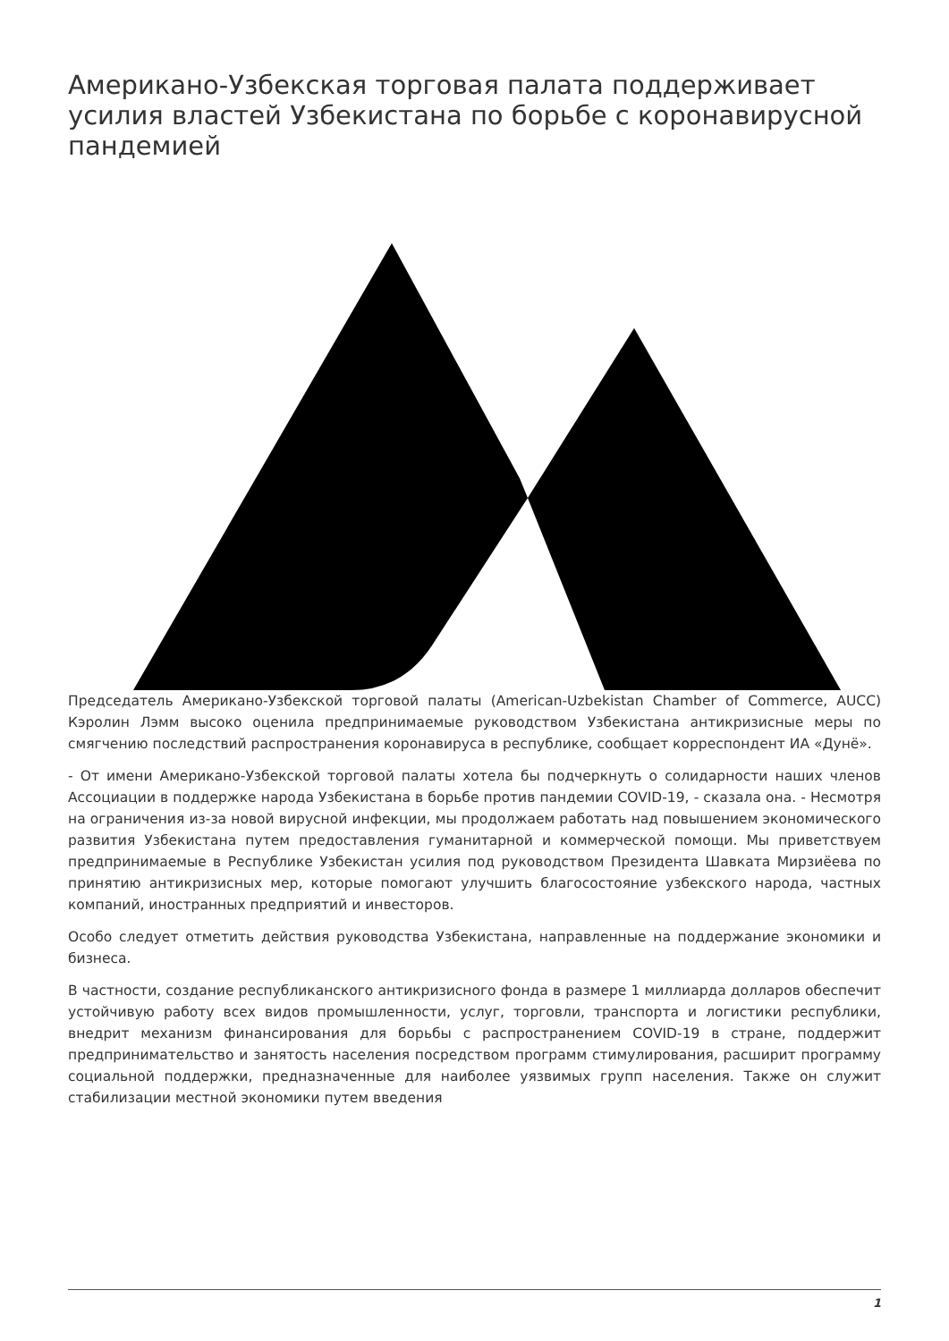Американо-Узбекская торговая палата поддерживает усилия властей Узбекистана по борьбе с коронавирусной пандемией
Председатель Американо-Узбекской торговой палаты (American-Uzbekistan Chamber of Commerce, AUCC) Кэролин Лэмм высоко оценила предпринимаемые руководством Узбекистана антикризисные меры по смягчению последствий распространения коронавируса в республике, сообщает корреспондент ИА «Дунё».
- От имени Американо-Узбекской торговой палаты хотела бы подчеркнуть о солидарности наших членов Ассоциации в поддержке народа Узбекистана в борьбе против пандемии COVID-19, - сказала она. - Несмотря на ограничения из-за новой вирусной инфекции, мы продолжаем работать над повышением экономического развития Узбекистана путем предоставления гуманитарной и коммерческой помощи. Мы приветствуем предпринимаемые в Республике Узбекистан усилия под руководством Президента Шавката Мирзиёева по принятию антикризисных мер, которые помогают улучшить благосостояние узбекского народа, частных компаний, иностранных предприятий и инвесторов.
Особо следует отметить действия руководства Узбекистана, направленные на поддержание экономики и бизнеса.
В частности, создание республиканского антикризисного фонда в размере 1 миллиарда долларов обеспечит устойчивую работу всех видов промышленности, услуг, торговли, транспорта и логистики республики, внедрит механизм финансирования для борьбы с распространением COVID-19 в стране, поддержит предпринимательство и занятость населения посредством программ стимулирования, расширит программу социальной поддержки, предназначенные для наиболее уязвимых групп населения. Также он служит стабилизации местной экономики путем введения
1